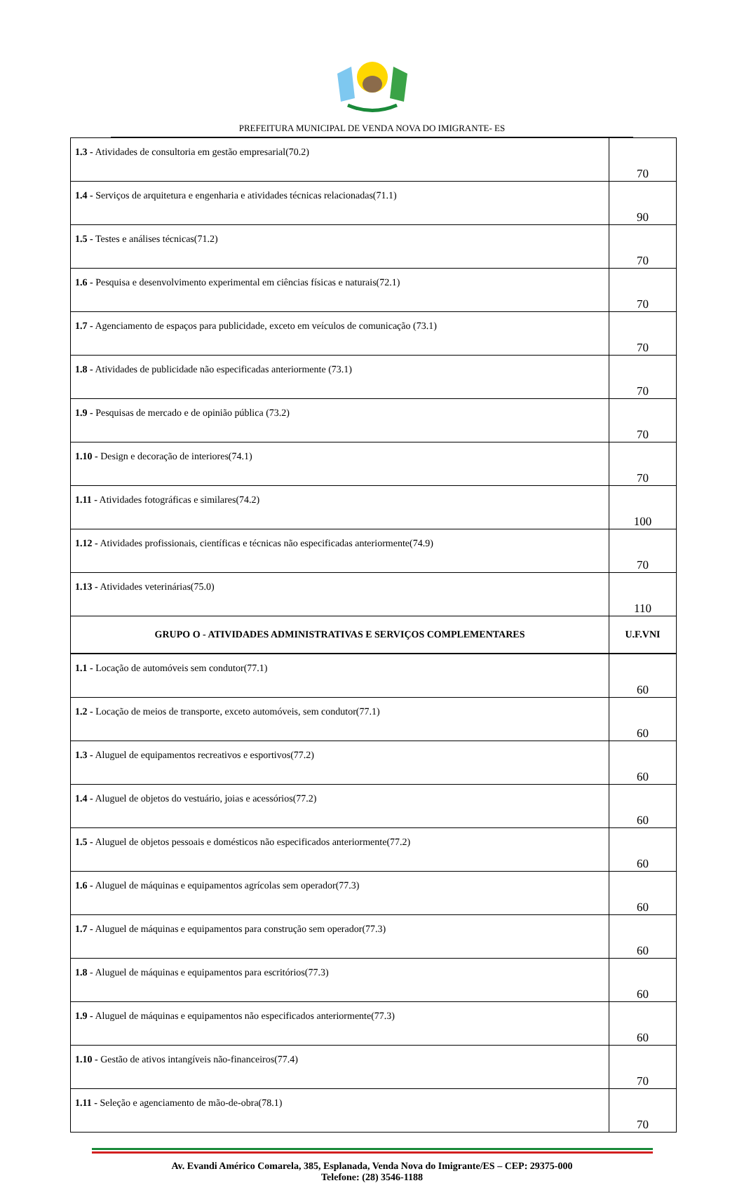PREFEITURA MUNICIPAL DE VENDA NOVA DO IMIGRANTE- ES
| 1.3 - Atividades de consultoria em gestão empresarial(70.2) | 70 |
| 1.4 - Serviços de arquitetura e engenharia e atividades técnicas relacionadas(71.1) | 90 |
| 1.5 - Testes e análises técnicas(71.2) | 70 |
| 1.6 - Pesquisa e desenvolvimento experimental em ciências físicas e naturais(72.1) | 70 |
| 1.7 - Agenciamento de espaços para publicidade, exceto em veículos de comunicação (73.1) | 70 |
| 1.8 - Atividades de publicidade não especificadas anteriormente (73.1) | 70 |
| 1.9 - Pesquisas de mercado e de opinião pública (73.2) | 70 |
| 1.10 - Design e decoração de interiores(74.1) | 70 |
| 1.11 - Atividades fotográficas e similares(74.2) | 100 |
| 1.12 - Atividades profissionais, científicas e técnicas não especificadas anteriormente(74.9) | 70 |
| 1.13 - Atividades veterinárias(75.0) | 110 |
| GRUPO O - ATIVIDADES ADMINISTRATIVAS E SERVIÇOS COMPLEMENTARES | U.F.VNI |
| 1.1 - Locação de automóveis sem condutor(77.1) | 60 |
| 1.2 - Locação de meios de transporte, exceto automóveis, sem condutor(77.1) | 60 |
| 1.3 - Aluguel de equipamentos recreativos e esportivos(77.2) | 60 |
| 1.4 - Aluguel de objetos do vestuário, joias e acessórios(77.2) | 60 |
| 1.5 - Aluguel de objetos pessoais e domésticos não especificados anteriormente(77.2) | 60 |
| 1.6 - Aluguel de máquinas e equipamentos agrícolas sem operador(77.3) | 60 |
| 1.7 - Aluguel de máquinas e equipamentos para construção sem operador(77.3) | 60 |
| 1.8 - Aluguel de máquinas e equipamentos para escritórios(77.3) | 60 |
| 1.9 - Aluguel de máquinas e equipamentos não especificados anteriormente(77.3) | 60 |
| 1.10 - Gestão de ativos intangíveis não-financeiros(77.4) | 70 |
| 1.11 - Seleção e agenciamento de mão-de-obra(78.1) | 70 |
Av. Evandi Américo Comarela, 385, Esplanada, Venda Nova do Imigrante/ES – CEP: 29375-000
Telefone: (28) 3546-1188